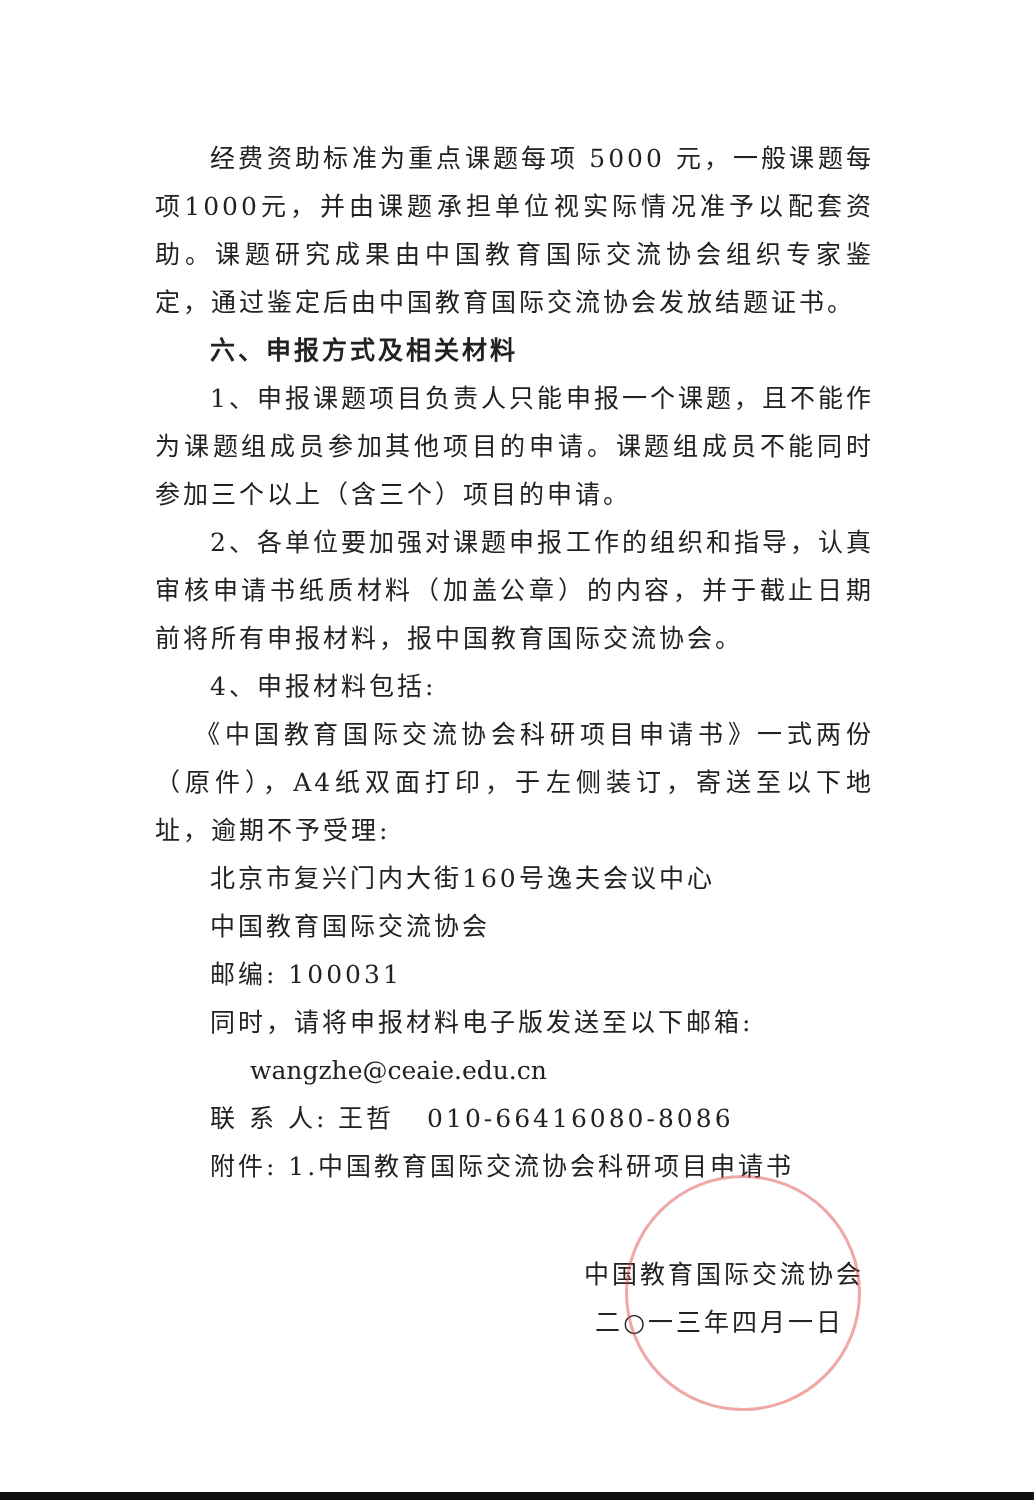经费资助标准为重点课题每项 5000 元，一般课题每项1000元，并由课题承担单位视实际情况准予以配套资助。课题研究成果由中国教育国际交流协会组织专家鉴定，通过鉴定后由中国教育国际交流协会发放结题证书。
六、申报方式及相关材料
1、申报课题项目负责人只能申报一个课题，且不能作为课题组成员参加其他项目的申请。课题组成员不能同时参加三个以上（含三个）项目的申请。
2、各单位要加强对课题申报工作的组织和指导，认真审核申请书纸质材料（加盖公章）的内容，并于截止日期前将所有申报材料，报中国教育国际交流协会。
4、申报材料包括:
《中国教育国际交流协会科研项目申请书》一式两份（原件），A4纸双面打印，于左侧装订，寄送至以下地址，逾期不予受理:
北京市复兴门内大街160号逸夫会议中心
中国教育国际交流协会
邮编: 100031
同时，请将申报材料电子版发送至以下邮箱:
wangzhe@ceaie.edu.cn
联 系 人: 王哲 010-66416080-8086
附件: 1.中国教育国际交流协会科研项目申请书
中国教育国际交流协会
二○一三年四月一日